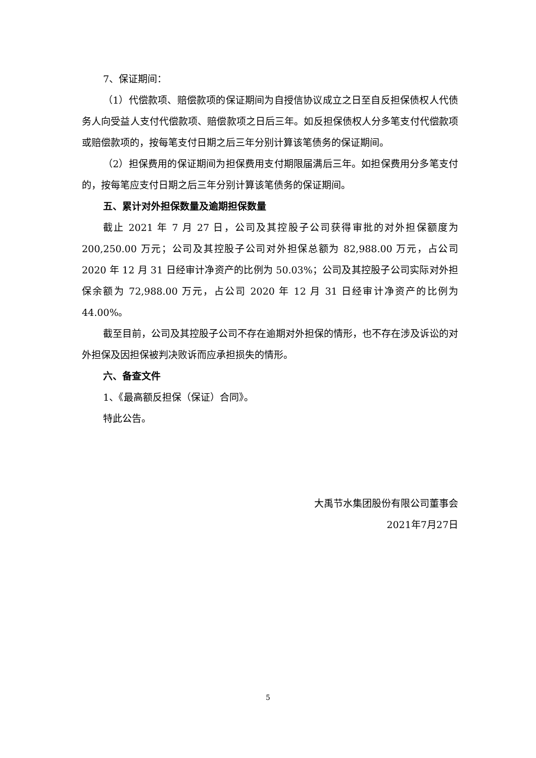7、保证期间：
（1）代偿款项、赔偿款项的保证期间为自授信协议成立之日至自反担保债权人代债务人向受益人支付代偿款项、赔偿款项之日后三年。如反担保债权人分多笔支付代偿款项或赔偿款项的，按每笔支付日期之后三年分别计算该笔债务的保证期间。
（2）担保费用的保证期间为担保费用支付期限届满后三年。如担保费用分多笔支付的，按每笔应支付日期之后三年分别计算该笔债务的保证期间。
五、累计对外担保数量及逾期担保数量
截止 2021 年 7 月 27 日，公司及其控股子公司获得审批的对外担保额度为200,250.00 万元；公司及其控股子公司对外担保总额为 82,988.00 万元，占公司 2020 年 12 月 31 日经审计净资产的比例为 50.03%；公司及其控股子公司实际对外担保余额为 72,988.00 万元，占公司 2020 年 12 月 31 日经审计净资产的比例为 44.00%。
截至目前，公司及其控股子公司不存在逾期对外担保的情形，也不存在涉及诉讼的对外担保及因担保被判决败诉而应承担损失的情形。
六、备查文件
1、《最高额反担保（保证）合同》。
特此公告。
大禹节水集团股份有限公司董事会
2021年7月27日
5